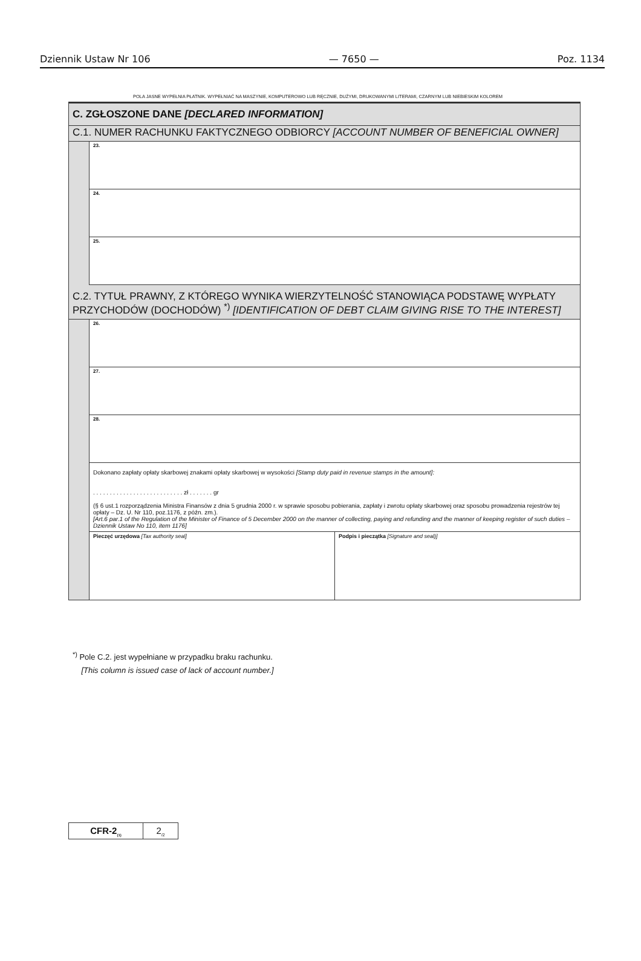Dziennik Ustaw Nr 106 — 7650 — Poz. 1134
POLA JASNE WYPEŁNIA PŁATNIK. WYPEŁNIAĆ NA MASZYNIE, KOMPUTEROWO LUB RĘCZNIE, DUŻYMI, DRUKOWANYMI LITERAMI, CZARNYM LUB NIEBIESKIM KOLOREM
C. ZGŁOSZONE DANE [DECLARED INFORMATION]
C.1. NUMER RACHUNKU FAKTYCZNEGO ODBIORCY [ACCOUNT NUMBER OF BENEFICIAL OWNER]
23.
24.
25.
C.2. TYTUŁ PRAWNY, Z KTÓREGO WYNIKA WIERZYTELNOŚĆ STANOWIĄCA PODSTAWĘ WYPŁATY PRZYCHODÓW (DOCHODÓW) <sup>*)</sup> [IDENTIFICATION OF DEBT CLAIM GIVING RISE TO THE INTEREST]
26.
27.
28.
Dokonano zapłaty opłaty skarbowej znakami opłaty skarbowej w wysokości [Stamp duty paid in revenue stamps in the amount]:
. . . . . . . . . . . . . . . . . . . . . . . . . . . zł . . . . . . . gr
(§ 6 ust.1 rozporządzenia Ministra Finansów z dnia 5 grudnia 2000 r. w sprawie sposobu pobierania, zapłaty i zwrotu opłaty skarbowej oraz sposobu prowadzenia rejestrów tej opłaty – Dz. U. Nr 110, poz.1176, z późn. zm.).
[Art.6 par.1 of the Regulation of the Minister of Finance of 5 December 2000 on the manner of collecting, paying and refunding and the manner of keeping register of such duties – Dziennik Ustaw No 110, item 1176]
Pieczęć urzędowa [Tax authority seal]
Podpis i pieczątka [Signature and seal)]
<sup>*)</sup> Pole C.2. jest wypełniane w przypadku braku rachunku.
[This column is issued case of lack of account number.]
CFR-2<sub>(1)</sub>
2<sub>/2</sub>